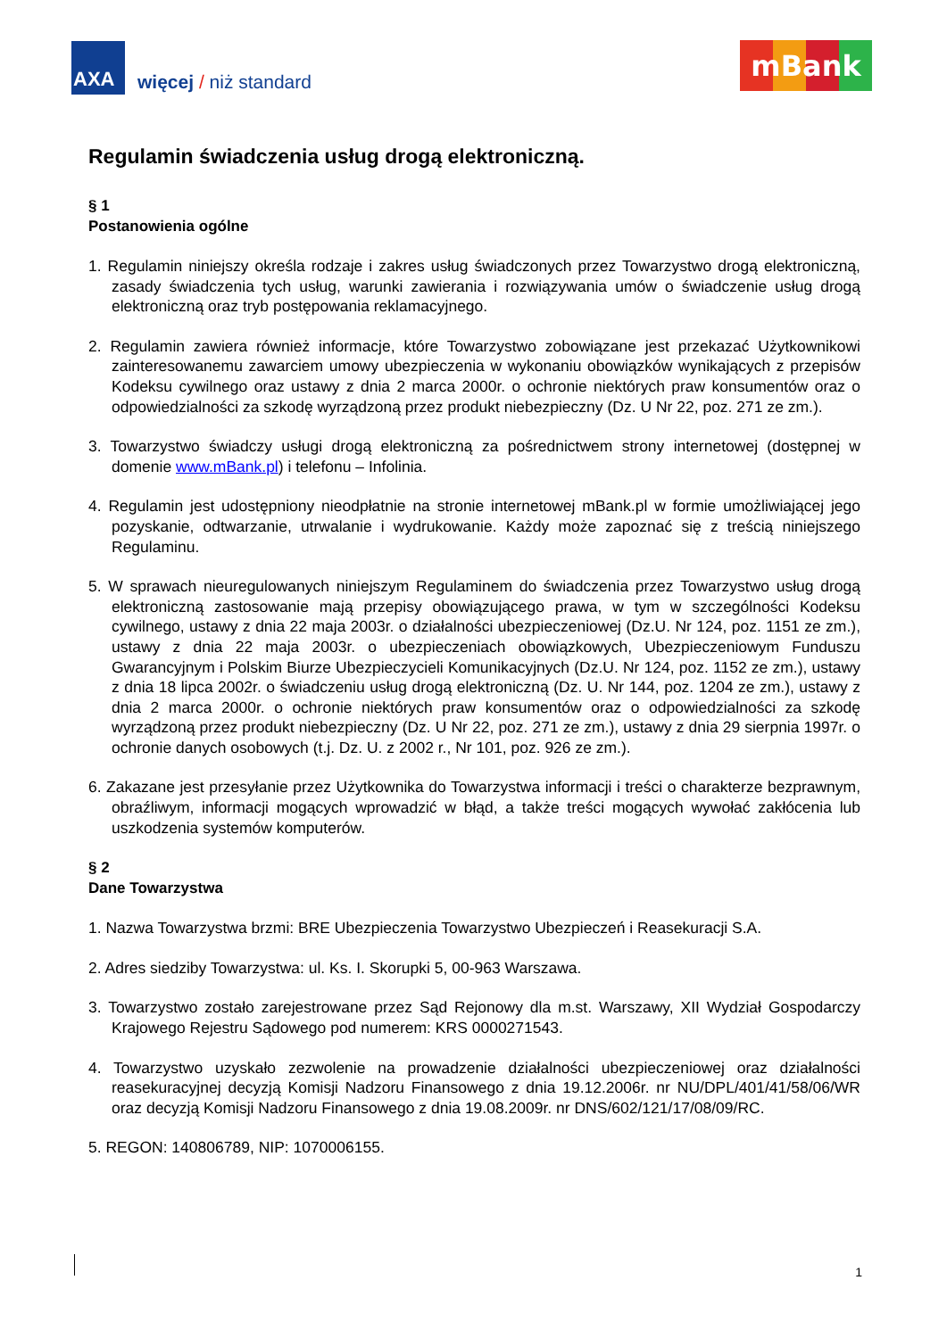AXA
więcej / niż standard
mBank
Regulamin świadczenia usług drogą elektroniczną.
§ 1
Postanowienia ogólne
1. Regulamin niniejszy określa rodzaje i zakres usług świadczonych przez Towarzystwo drogą elektroniczną, zasady świadczenia tych usług, warunki zawierania i rozwiązywania umów o świadczenie usług drogą elektroniczną oraz tryb postępowania reklamacyjnego.
2. Regulamin zawiera również informacje, które Towarzystwo zobowiązane jest przekazać Użytkownikowi zainteresowanemu zawarciem umowy ubezpieczenia w wykonaniu obowiązków wynikających z przepisów Kodeksu cywilnego oraz ustawy z dnia 2 marca 2000r. o ochronie niektórych praw konsumentów oraz o odpowiedzialności za szkodę wyrządzoną przez produkt niebezpieczny (Dz. U Nr 22, poz. 271 ze zm.).
3. Towarzystwo świadczy usługi drogą elektroniczną za pośrednictwem strony internetowej (dostępnej w domenie www.mBank.pl) i telefonu – Infolinia.
4. Regulamin jest udostępniony nieodpłatnie na stronie internetowej mBank.pl w formie umożliwiającej jego pozyskanie, odtwarzanie, utrwalanie i wydrukowanie. Każdy może zapoznać się z treścią niniejszego Regulaminu.
5. W sprawach nieuregulowanych niniejszym Regulaminem do świadczenia przez Towarzystwo usług drogą elektroniczną zastosowanie mają przepisy obowiązującego prawa, w tym w szczególności Kodeksu cywilnego, ustawy z dnia 22 maja 2003r. o działalności ubezpieczeniowej (Dz.U. Nr 124, poz. 1151 ze zm.), ustawy z dnia 22 maja 2003r. o ubezpieczeniach obowiązkowych, Ubezpieczeniowym Funduszu Gwarancyjnym i Polskim Biurze Ubezpieczycieli Komunikacyjnych (Dz.U. Nr 124, poz. 1152 ze zm.), ustawy z dnia 18 lipca 2002r. o świadczeniu usług drogą elektroniczną (Dz. U. Nr 144, poz. 1204 ze zm.), ustawy z dnia 2 marca 2000r. o ochronie niektórych praw konsumentów oraz o odpowiedzialności za szkodę wyrządzoną przez produkt niebezpieczny (Dz. U Nr 22, poz. 271 ze zm.), ustawy z dnia 29 sierpnia 1997r. o ochronie danych osobowych (t.j. Dz. U. z 2002 r., Nr 101, poz. 926 ze zm.).
6. Zakazane jest przesyłanie przez Użytkownika do Towarzystwa informacji i treści o charakterze bezprawnym, obraźliwym, informacji mogących wprowadzić w błąd, a także treści mogących wywołać zakłócenia lub uszkodzenia systemów komputerów.
§ 2
Dane Towarzystwa
1. Nazwa Towarzystwa brzmi: BRE Ubezpieczenia Towarzystwo Ubezpieczeń i Reasekuracji S.A.
2. Adres siedziby Towarzystwa: ul. Ks. I. Skorupki 5, 00-963 Warszawa.
3. Towarzystwo zostało zarejestrowane przez Sąd Rejonowy dla m.st. Warszawy, XII Wydział Gospodarczy Krajowego Rejestru Sądowego pod numerem: KRS 0000271543.
4. Towarzystwo uzyskało zezwolenie na prowadzenie działalności ubezpieczeniowej oraz działalności reasekuracyjnej decyzją Komisji Nadzoru Finansowego z dnia 19.12.2006r. nr NU/DPL/401/41/58/06/WR oraz decyzją Komisji Nadzoru Finansowego z dnia 19.08.2009r. nr DNS/602/121/17/08/09/RC.
5. REGON: 140806789, NIP: 1070006155.
1